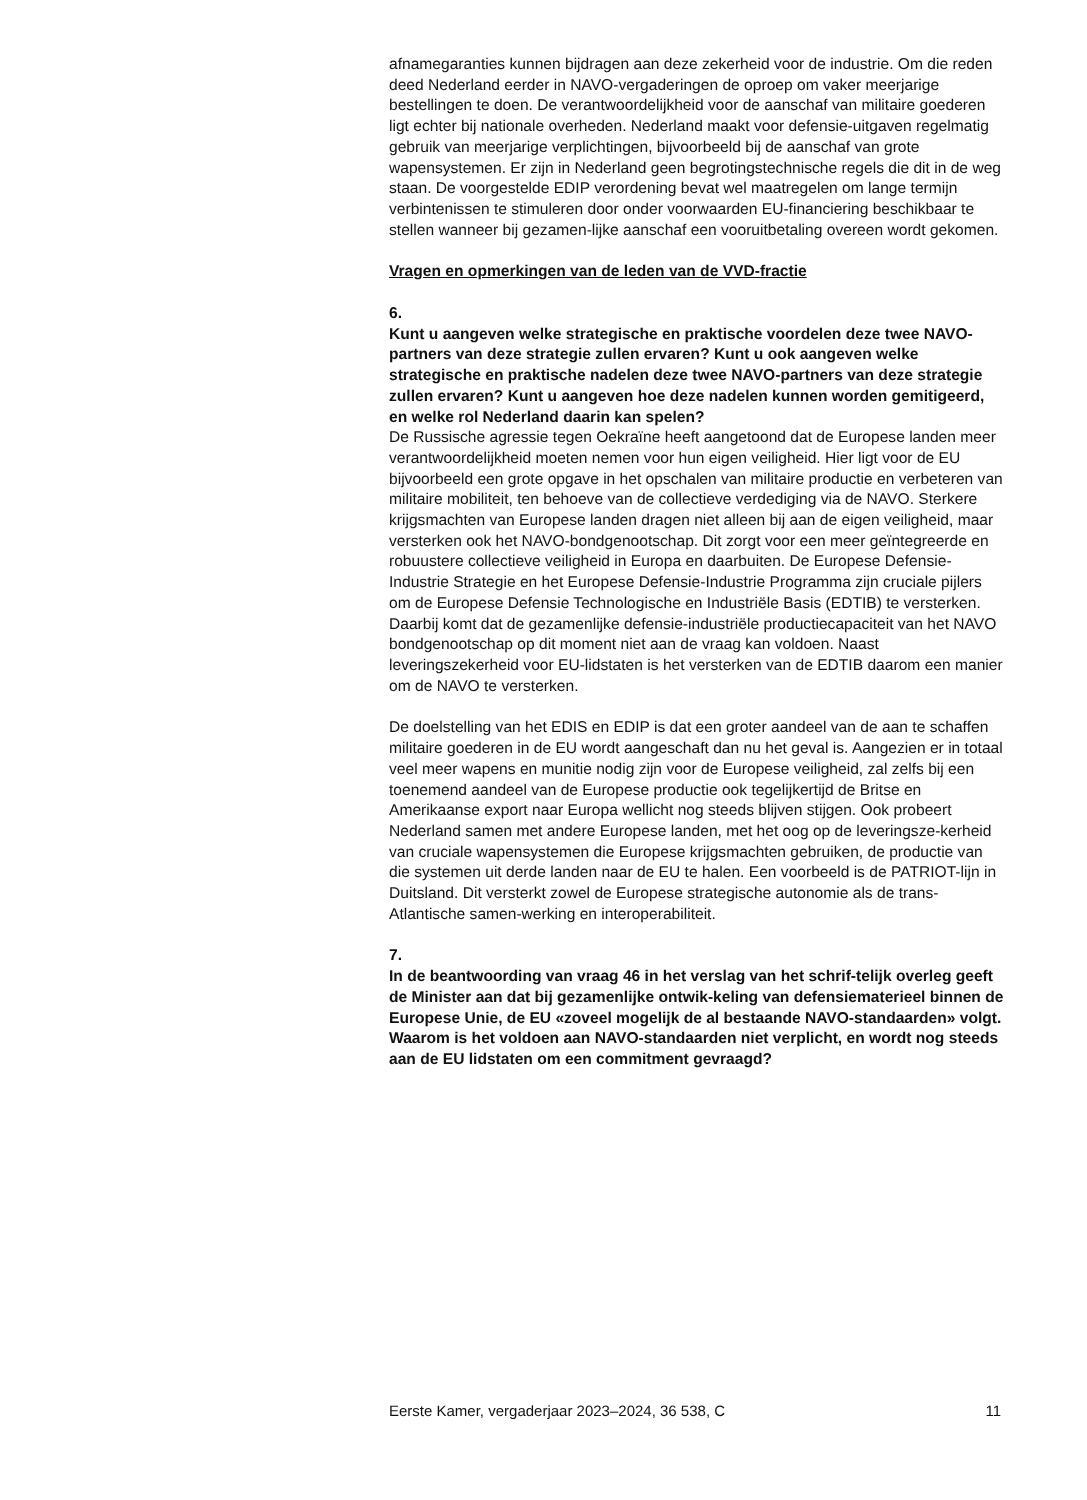afnamegaranties kunnen bijdragen aan deze zekerheid voor de industrie. Om die reden deed Nederland eerder in NAVO-vergaderingen de oproep om vaker meerjarige bestellingen te doen. De verantwoordelijkheid voor de aanschaf van militaire goederen ligt echter bij nationale overheden. Nederland maakt voor defensie-uitgaven regelmatig gebruik van meerjarige verplichtingen, bijvoorbeeld bij de aanschaf van grote wapensystemen. Er zijn in Nederland geen begrotingstechnische regels die dit in de weg staan. De voorgestelde EDIP verordening bevat wel maatregelen om lange termijn verbintenissen te stimuleren door onder voorwaarden EU-financiering beschikbaar te stellen wanneer bij gezamen-lijke aanschaf een vooruitbetaling overeen wordt gekomen.
Vragen en opmerkingen van de leden van de VVD-fractie
6.
Kunt u aangeven welke strategische en praktische voordelen deze twee NAVO-partners van deze strategie zullen ervaren? Kunt u ook aangeven welke strategische en praktische nadelen deze twee NAVO-partners van deze strategie zullen ervaren? Kunt u aangeven hoe deze nadelen kunnen worden gemitigeerd, en welke rol Nederland daarin kan spelen?
De Russische agressie tegen Oekraïne heeft aangetoond dat de Europese landen meer verantwoordelijkheid moeten nemen voor hun eigen veiligheid. Hier ligt voor de EU bijvoorbeeld een grote opgave in het opschalen van militaire productie en verbeteren van militaire mobiliteit, ten behoeve van de collectieve verdediging via de NAVO. Sterkere krijgsmachten van Europese landen dragen niet alleen bij aan de eigen veiligheid, maar versterken ook het NAVO-bondgenootschap. Dit zorgt voor een meer geïntegreerde en robuustere collectieve veiligheid in Europa en daarbuiten. De Europese Defensie-Industrie Strategie en het Europese Defensie-Industrie Programma zijn cruciale pijlers om de Europese Defensie Technologische en Industriële Basis (EDTIB) te versterken. Daarbij komt dat de gezamenlijke defensie-industriële productiecapaciteit van het NAVO bondgenootschap op dit moment niet aan de vraag kan voldoen. Naast leveringszekerheid voor EU-lidstaten is het versterken van de EDTIB daarom een manier om de NAVO te versterken.
De doelstelling van het EDIS en EDIP is dat een groter aandeel van de aan te schaffen militaire goederen in de EU wordt aangeschaft dan nu het geval is. Aangezien er in totaal veel meer wapens en munitie nodig zijn voor de Europese veiligheid, zal zelfs bij een toenemend aandeel van de Europese productie ook tegelijkertijd de Britse en Amerikaanse export naar Europa wellicht nog steeds blijven stijgen. Ook probeert Nederland samen met andere Europese landen, met het oog op de leveringsze-kerheid van cruciale wapensystemen die Europese krijgsmachten gebruiken, de productie van die systemen uit derde landen naar de EU te halen. Een voorbeeld is de PATRIOT-lijn in Duitsland. Dit versterkt zowel de Europese strategische autonomie als de trans-Atlantische samen-werking en interoperabiliteit.
7.
In de beantwoording van vraag 46 in het verslag van het schrif-telijk overleg geeft de Minister aan dat bij gezamenlijke ontwik-keling van defensiematerieel binnen de Europese Unie, de EU «zoveel mogelijk de al bestaande NAVO-standaarden» volgt. Waarom is het voldoen aan NAVO-standaarden niet verplicht, en wordt nog steeds aan de EU lidstaten om een commitment gevraagd?
Eerste Kamer, vergaderjaar 2023–2024, 36 538, C 11